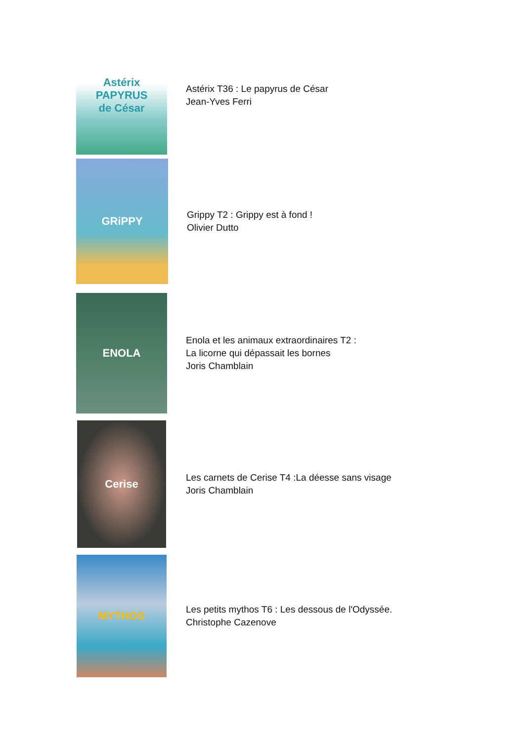Astérix
PAPYRUS
de César
Astérix T36 : Le papyrus de César
Jean-Yves Ferri
GRiPPY
Grippy T2 : Grippy est à fond !
Olivier Dutto
ENOLA
Enola et les animaux extraordinaires T2 :
La licorne qui dépassait les bornes
Joris Chamblain
Cerise
Les carnets de Cerise T4 :La déesse sans visage
Joris Chamblain
MYTHOS
Les petits mythos T6 : Les dessous de l'Odyssée.
Christophe Cazenove